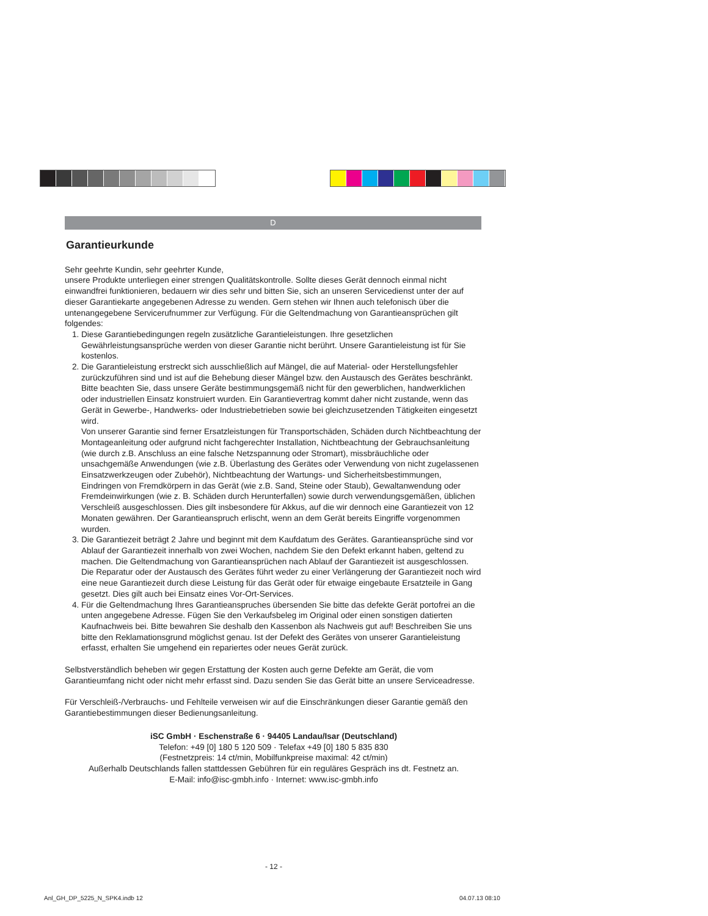D
Garantieurkunde
Sehr geehrte Kundin, sehr geehrter Kunde,
unsere Produkte unterliegen einer strengen Qualitätskontrolle. Sollte dieses Gerät dennoch einmal nicht einwandfrei funktionieren, bedauern wir dies sehr und bitten Sie, sich an unseren Servicedienst unter der auf dieser Garantiekarte angegebenen Adresse zu wenden. Gern stehen wir Ihnen auch telefonisch über die untenangegebene Servicerufnummer zur Verfügung. Für die Geltendmachung von Garantieansprüchen gilt folgendes:
1. Diese Garantiebedingungen regeln zusätzliche Garantieleistungen. Ihre gesetzlichen Gewährleistungsansprüche werden von dieser Garantie nicht berührt. Unsere Garantieleistung ist für Sie kostenlos.
2. Die Garantieleistung erstreckt sich ausschließlich auf Mängel, die auf Material- oder Herstellungsfehler zurückzuführen sind und ist auf die Behebung dieser Mängel bzw. den Austausch des Gerätes beschränkt. Bitte beachten Sie, dass unsere Geräte bestimmungsgemäß nicht für den gewerblichen, handwerklichen oder industriellen Einsatz konstruiert wurden. Ein Garantievertrag kommt daher nicht zustande, wenn das Gerät in Gewerbe-, Handwerks- oder Industriebetrieben sowie bei gleichzusetzenden Tätigkeiten eingesetzt wird.
Von unserer Garantie sind ferner Ersatzleistungen für Transportschäden, Schäden durch Nichtbeachtung der Montageanleitung oder aufgrund nicht fachgerechter Installation, Nichtbeachtung der Gebrauchsanleitung (wie durch z.B. Anschluss an eine falsche Netzspannung oder Stromart), missbräuchliche oder unsachgemäße Anwendungen (wie z.B. Überlastung des Gerätes oder Verwendung von nicht zugelassenen Einsatzwerkzeugen oder Zubehör), Nichtbeachtung der Wartungs- und Sicherheitsbestimmungen, Eindringen von Fremdkörpern in das Gerät (wie z.B. Sand, Steine oder Staub), Gewaltanwendung oder Fremdeinwirkungen (wie z. B. Schäden durch Herunterfallen) sowie durch verwendungsgemäßen, üblichen Verschleiß ausgeschlossen. Dies gilt insbesondere für Akkus, auf die wir dennoch eine Garantiezeit von 12 Monaten gewähren. Der Garantieanspruch erlischt, wenn an dem Gerät bereits Eingriffe vorgenommen wurden.
3. Die Garantiezeit beträgt 2 Jahre und beginnt mit dem Kaufdatum des Gerätes. Garantieansprüche sind vor Ablauf der Garantiezeit innerhalb von zwei Wochen, nachdem Sie den Defekt erkannt haben, geltend zu machen. Die Geltendmachung von Garantieansprüchen nach Ablauf der Garantiezeit ist ausgeschlossen. Die Reparatur oder der Austausch des Gerätes führt weder zu einer Verlängerung der Garantiezeit noch wird eine neue Garantiezeit durch diese Leistung für das Gerät oder für etwaige eingebaute Ersatzteile in Gang gesetzt. Dies gilt auch bei Einsatz eines Vor-Ort-Services.
4. Für die Geltendmachung Ihres Garantieanspruches übersenden Sie bitte das defekte Gerät portofrei an die unten angegebene Adresse. Fügen Sie den Verkaufsbeleg im Original oder einen sonstigen datierten Kaufnachweis bei. Bitte bewahren Sie deshalb den Kassenbon als Nachweis gut auf! Beschreiben Sie uns bitte den Reklamationsgrund möglichst genau. Ist der Defekt des Gerätes von unserer Garantieleistung erfasst, erhalten Sie umgehend ein repariertes oder neues Gerät zurück.
Selbstverständlich beheben wir gegen Erstattung der Kosten auch gerne Defekte am Gerät, die vom Garantieumfang nicht oder nicht mehr erfasst sind. Dazu senden Sie das Gerät bitte an unsere Serviceadresse.
Für Verschleiß-/Verbrauchs- und Fehlteile verweisen wir auf die Einschränkungen dieser Garantie gemäß den Garantiebestimmungen dieser Bedienungsanleitung.
iSC GmbH · Eschenstraße 6 · 94405 Landau/Isar (Deutschland)
Telefon: +49 [0] 180 5 120 509 · Telefax +49 [0] 180 5 835 830
(Festnetzpreis: 14 ct/min, Mobilfunkpreise maximal: 42 ct/min)
Außerhalb Deutschlands fallen stattdessen Gebühren für ein reguläres Gespräch ins dt. Festnetz an.
E-Mail: info@isc-gmbh.info · Internet: www.isc-gmbh.info
- 12 -
Anl_GH_DP_5225_N_SPK4.indb 12 04.07.13 08:10